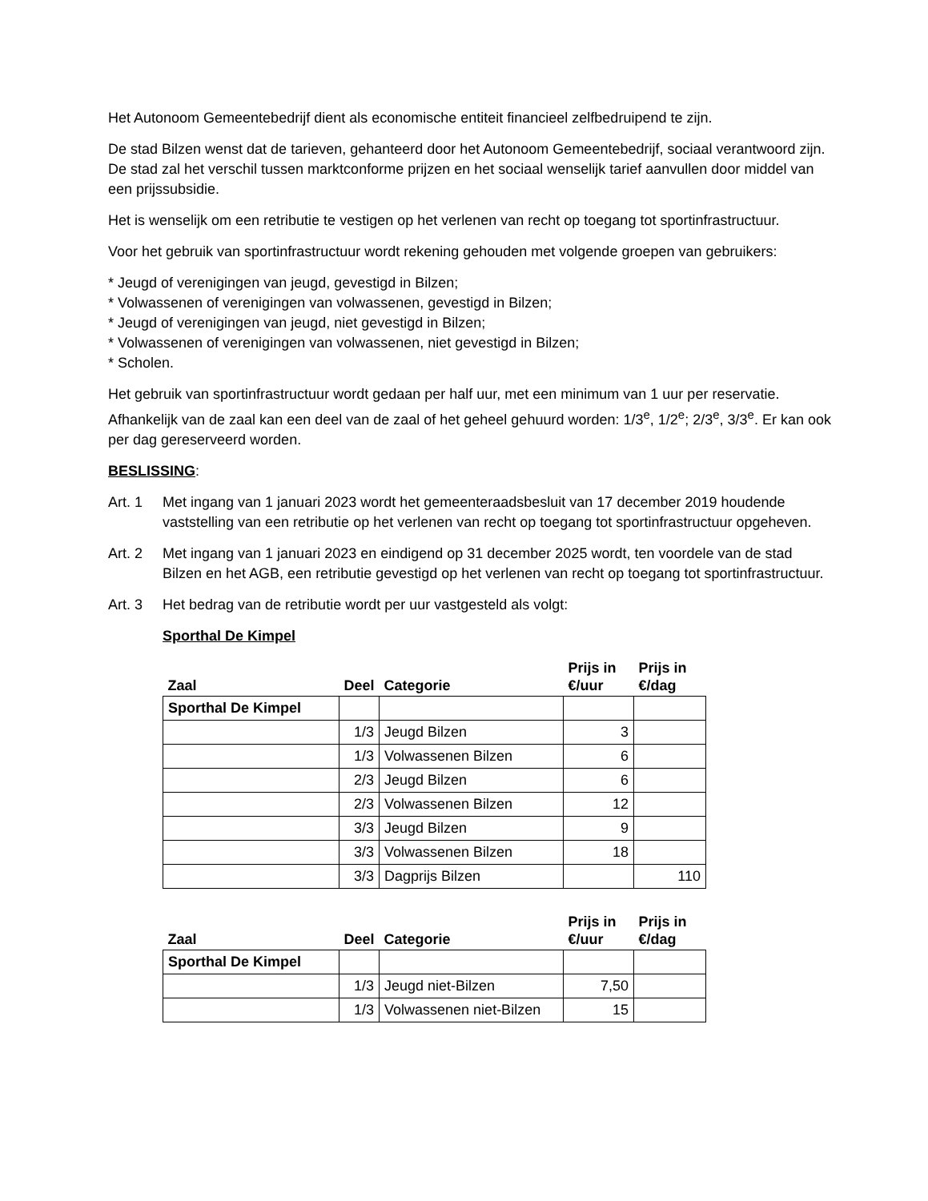Het Autonoom Gemeentebedrijf dient als economische entiteit financieel zelfbedruipend te zijn.
De stad Bilzen wenst dat de tarieven, gehanteerd door het Autonoom Gemeentebedrijf, sociaal verantwoord zijn. De stad zal het verschil tussen marktconforme prijzen en het sociaal wenselijk tarief aanvullen door middel van een prijssubsidie.
Het is wenselijk om een retributie te vestigen op het verlenen van recht op toegang tot sportinfrastructuur.
Voor het gebruik van sportinfrastructuur wordt rekening gehouden met volgende groepen van gebruikers:
* Jeugd of verenigingen van jeugd, gevestigd in Bilzen;
* Volwassenen of verenigingen van volwassenen, gevestigd in Bilzen;
* Jeugd of verenigingen van jeugd, niet gevestigd in Bilzen;
* Volwassenen of verenigingen van volwassenen, niet gevestigd in Bilzen;
* Scholen.
Het gebruik van sportinfrastructuur wordt gedaan per half uur, met een minimum van 1 uur per reservatie. Afhankelijk van de zaal kan een deel van de zaal of het geheel gehuurd worden: 1/3<sup>e</sup>, 1/2<sup>e</sup>; 2/3<sup>e</sup>, 3/3<sup>e</sup>. Er kan ook per dag gereserveerd worden.
BESLISSING:
Art. 1 Met ingang van 1 januari 2023 wordt het gemeenteraadsbesluit van 17 december 2019 houdende vaststelling van een retributie op het verlenen van recht op toegang tot sportinfrastructuur opgeheven.
Art. 2 Met ingang van 1 januari 2023 en eindigend op 31 december 2025 wordt, ten voordele van de stad Bilzen en het AGB, een retributie gevestigd op het verlenen van recht op toegang tot sportinfrastructuur.
Art. 3 Het bedrag van de retributie wordt per uur vastgesteld als volgt:
Sporthal De Kimpel
| Zaal | Deel | Categorie | Prijs in €/uur | Prijs in €/dag |
| --- | --- | --- | --- | --- |
| Sporthal De Kimpel | | | | |
| | 1/3 | Jeugd Bilzen | 3 | |
| | 1/3 | Volwassenen Bilzen | 6 | |
| | 2/3 | Jeugd Bilzen | 6 | |
| | 2/3 | Volwassenen Bilzen | 12 | |
| | 3/3 | Jeugd Bilzen | 9 | |
| | 3/3 | Volwassenen Bilzen | 18 | |
| | 3/3 | Dagprijs Bilzen | | 110 |
| Zaal | Deel | Categorie | Prijs in €/uur | Prijs in €/dag |
| --- | --- | --- | --- | --- |
| Sporthal De Kimpel | | | | |
| | 1/3 | Jeugd niet-Bilzen | 7,50 | |
| | 1/3 | Volwassenen niet-Bilzen | 15 | |